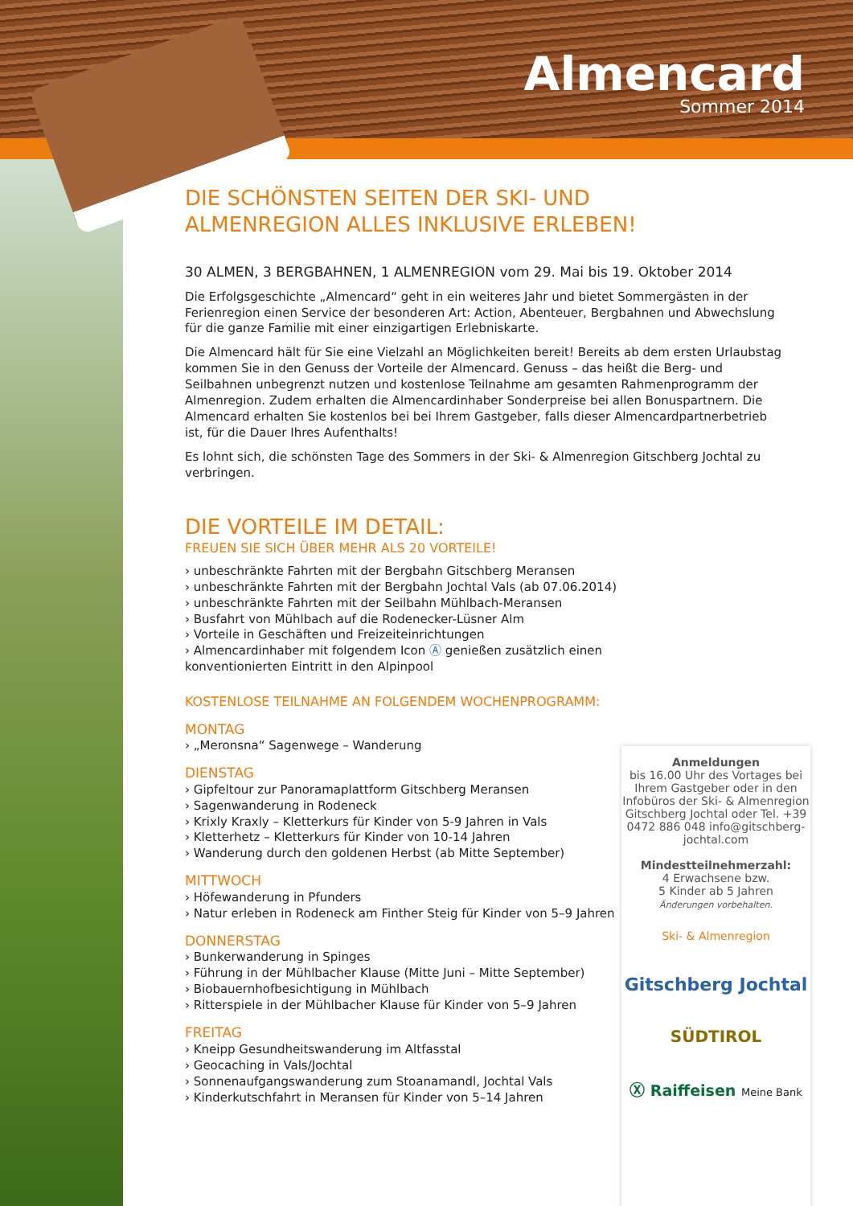Almencard
Sommer 2014
DIE SCHÖNSTEN SEITEN DER SKI- UND ALMENREGION ALLES INKLUSIVE ERLEBEN!
30 ALMEN, 3 BERGBAHNEN, 1 ALMENREGION vom 29. Mai bis 19. Oktober 2014
Die Erfolgsgeschichte „Almencard“ geht in ein weiteres Jahr und bietet Sommergästen in der Ferienregion einen Service der besonderen Art: Action, Abenteuer, Bergbahnen und Abwechslung für die ganze Familie mit einer einzigartigen Erlebniskarte.
Die Almencard hält für Sie eine Vielzahl an Möglichkeiten bereit! Bereits ab dem ersten Urlaubstag kommen Sie in den Genuss der Vorteile der Almencard. Genuss – das heißt die Berg- und Seilbahnen unbegrenzt nutzen und kostenlose Teilnahme am gesamten Rahmenprogramm der Almenregion. Zudem erhalten die Almencardinhaber Sonderpreise bei allen Bonuspartnern. Die Almencard erhalten Sie kostenlos bei bei Ihrem Gastgeber, falls dieser Almencardpartnerbetrieb ist, für die Dauer Ihres Aufenthalts!
Es lohnt sich, die schönsten Tage des Sommers in der Ski- & Almenregion Gitschberg Jochtal zu verbringen.
DIE VORTEILE IM DETAIL:
FREUEN SIE SICH ÜBER MEHR ALS 20 VORTEILE!
› unbeschränkte Fahrten mit der Bergbahn Gitschberg Meransen
› unbeschränkte Fahrten mit der Bergbahn Jochtal Vals (ab 07.06.2014)
› unbeschränkte Fahrten mit der Seilbahn Mühlbach-Meransen
› Busfahrt von Mühlbach auf die Rodenecker-Lüsner Alm
› Vorteile in Geschäften und Freizeiteinrichtungen
› Almencardinhaber mit folgendem Icon Ⓐ genießen zusätzlich einen konventionierten Eintritt in den Alpinpool
KOSTENLOSE TEILNAHME AN FOLGENDEM WOCHENPROGRAMM:
MONTAG
› „Meronsna“ Sagenwege – Wanderung
DIENSTAG
› Gipfeltour zur Panoramaplattform Gitschberg Meransen
› Sagenwanderung in Rodeneck
› Krixly Kraxly – Kletterkurs für Kinder von 5-9 Jahren in Vals
› Kletterhetz – Kletterkurs für Kinder von 10-14 Jahren
› Wanderung durch den goldenen Herbst (ab Mitte September)
MITTWOCH
› Höfewanderung in Pfunders
› Natur erleben in Rodeneck am Finther Steig für Kinder von 5–9 Jahren
DONNERSTAG
› Bunkerwanderung in Spinges
› Führung in der Mühlbacher Klause (Mitte Juni – Mitte September)
› Biobauernhofbesichtigung in Mühlbach
› Ritterspiele in der Mühlbacher Klause für Kinder von 5–9 Jahren
FREITAG
› Kneipp Gesundheitswanderung im Altfasstal
› Geocaching in Vals/Jochtal
› Sonnenaufgangswanderung zum Stoanamandl, Jochtal Vals
› Kinderkutschfahrt in Meransen für Kinder von 5–14 Jahren
Anmeldungen
bis 16.00 Uhr des Vortages bei Ihrem Gastgeber oder in den Infobüros der Ski- & Almenregion Gitschberg Jochtal oder Tel. +39 0472 886 048 info@gitschberg-jochtal.com
Mindestteilnehmerzahl:
4 Erwachsene bzw.
5 Kinder ab 5 Jahren
Änderungen vorbehalten.
Ski- & Almenregion
Gitschberg Jochtal
SÜDTIROL
Ⓧ Raiffeisen Meine Bank